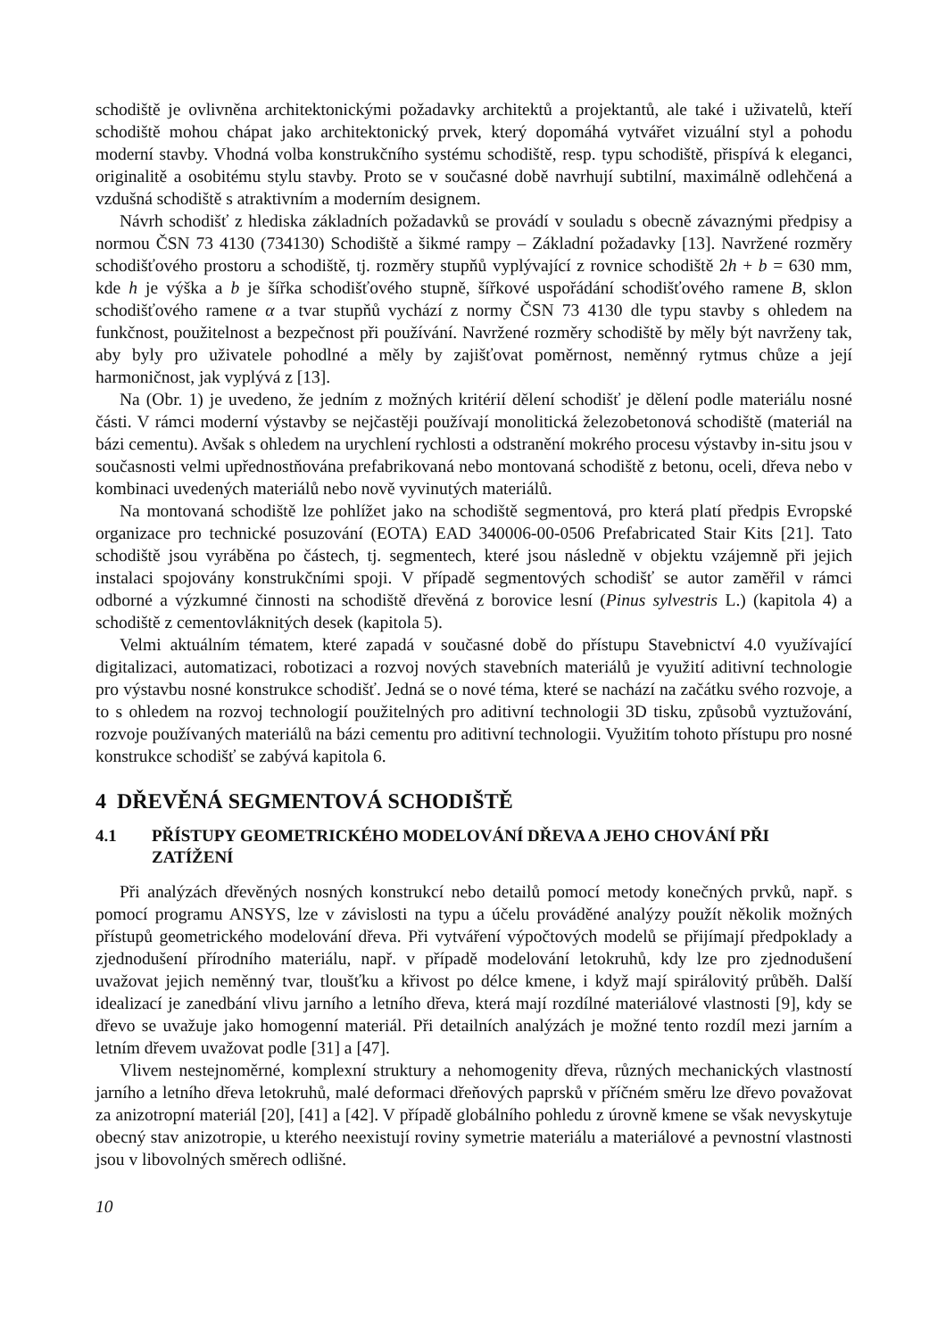schodiště je ovlivněna architektonickými požadavky architektů a projektantů, ale také i uživatelů, kteří schodiště mohou chápat jako architektonický prvek, který dopomáhá vytvářet vizuální styl a pohodu moderní stavby. Vhodná volba konstrukčního systému schodiště, resp. typu schodiště, přispívá k eleganci, originalitě a osobitému stylu stavby. Proto se v současné době navrhují subtilní, maximálně odlehčená a vzdušná schodiště s atraktivním a moderním designem.
Návrh schodišť z hlediska základních požadavků se provádí v souladu s obecně závaznými předpisy a normou ČSN 73 4130 (734130) Schodiště a šikmé rampy – Základní požadavky [13]. Navržené rozměry schodišťového prostoru a schodiště, tj. rozměry stupňů vyplývající z rovnice schodiště 2h + b = 630 mm, kde h je výška a b je šířka schodišťového stupně, šířkové uspořádání schodišťového ramene B, sklon schodišťového ramene α a tvar stupňů vychází z normy ČSN 73 4130 dle typu stavby s ohledem na funkčnost, použitelnost a bezpečnost při používání. Navržené rozměry schodiště by měly být navrženy tak, aby byly pro uživatele pohodlné a měly by zajišťovat poměrnost, neměnný rytmus chůze a její harmoničnost, jak vyplývá z [13].
Na (Obr. 1) je uvedeno, že jedním z možných kritérií dělení schodišť je dělení podle materiálu nosné části. V rámci moderní výstavby se nejčastěji používají monolitická železobetonová schodiště (materiál na bázi cementu). Avšak s ohledem na urychlení rychlosti a odstranění mokrého procesu výstavby in-situ jsou v současnosti velmi upřednostňována prefabrikovaná nebo montovaná schodiště z betonu, oceli, dřeva nebo v kombinaci uvedených materiálů nebo nově vyvinutých materiálů.
Na montovaná schodiště lze pohlížet jako na schodiště segmentová, pro která platí předpis Evropské organizace pro technické posuzování (EOTA) EAD 340006-00-0506 Prefabricated Stair Kits [21]. Tato schodiště jsou vyráběna po částech, tj. segmentech, které jsou následně v objektu vzájemně při jejich instalaci spojovány konstrukčními spoji. V případě segmentových schodišť se autor zaměřil v rámci odborné a výzkumné činnosti na schodiště dřevěná z borovice lesní (Pinus sylvestris L.) (kapitola 4) a schodiště z cementovláknitých desek (kapitola 5).
Velmi aktuálním tématem, které zapadá v současné době do přístupu Stavebnictví 4.0 využívající digitalizaci, automatizaci, robotizaci a rozvoj nových stavebních materiálů je využití aditivní technologie pro výstavbu nosné konstrukce schodišť. Jedná se o nové téma, které se nachází na začátku svého rozvoje, a to s ohledem na rozvoj technologií použitelných pro aditivní technologii 3D tisku, způsobů vyztužování, rozvoje používaných materiálů na bázi cementu pro aditivní technologii. Využitím tohoto přístupu pro nosné konstrukce schodišť se zabývá kapitola 6.
4 DŘEVĚNÁ SEGMENTOVÁ SCHODIŠTĚ
4.1 PŘÍSTUPY GEOMETRICKÉHO MODELOVÁNÍ DŘEVA A JEHO CHOVÁNÍ PŘI ZATÍŽENÍ
Při analýzách dřevěných nosných konstrukcí nebo detailů pomocí metody konečných prvků, např. s pomocí programu ANSYS, lze v závislosti na typu a účelu prováděné analýzy použít několik možných přístupů geometrického modelování dřeva. Při vytváření výpočtových modelů se přijímají předpoklady a zjednodušení přírodního materiálu, např. v případě modelování letokruhů, kdy lze pro zjednodušení uvažovat jejich neměnný tvar, tloušťku a křivost po délce kmene, i když mají spirálovitý průběh. Další idealizací je zanedbání vlivu jarního a letního dřeva, která mají rozdílné materiálové vlastnosti [9], kdy se dřevo se uvažuje jako homogenní materiál. Při detailních analýzách je možné tento rozdíl mezi jarním a letním dřevem uvažovat podle [31] a [47].
Vlivem nestejnoměrné, komplexní struktury a nehomogenity dřeva, různých mechanických vlastností jarního a letního dřeva letokruhů, malé deformaci dřeňových paprsků v příčném směru lze dřevo považovat za anizotropní materiál [20], [41] a [42]. V případě globálního pohledu z úrovně kmene se však nevyskytuje obecný stav anizotropie, u kterého neexistují roviny symetrie materiálu a materiálové a pevnostní vlastnosti jsou v libovolných směrech odlišné.
10